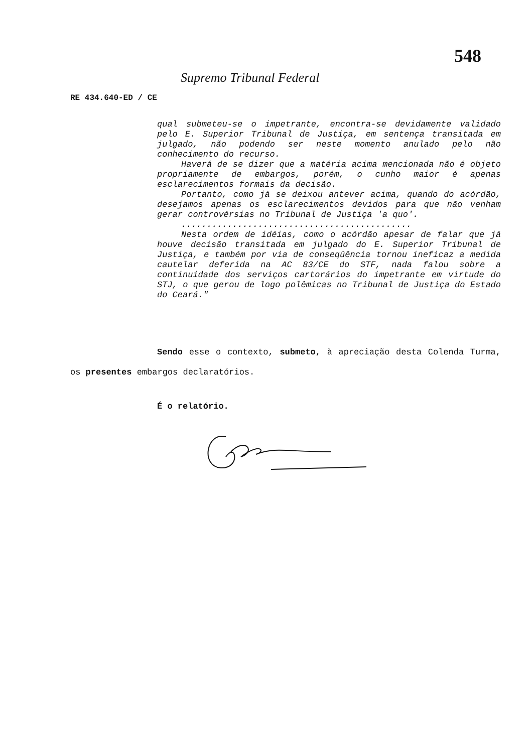548
Supremo Tribunal Federal
RE 434.640-ED / CE
qual submeteu-se o impetrante, encontra-se devidamente validado pelo E. Superior Tribunal de Justiça, em sentença transitada em julgado, não podendo ser neste momento anulado pelo não conhecimento do recurso.
Haverá de se dizer que a matéria acima mencionada não é objeto propriamente de embargos, porém, o cunho maior é apenas esclarecimentos formais da decisão.
Portanto, como já se deixou antever acima, quando do acórdão, desejamos apenas os esclarecimentos devidos para que não venham gerar controvérsias no Tribunal de Justiça 'a quo'.
.............................................
Nesta ordem de idéias, como o acórdão apesar de falar que já houve decisão transitada em julgado do E. Superior Tribunal de Justiça, e também por via de conseqüência tornou ineficaz a medida cautelar deferida na AC 83/CE do STF, nada falou sobre a continuidade dos serviços cartorários do impetrante em virtude do STJ, o que gerou de logo polêmicas no Tribunal de Justiça do Estado do Ceará."
Sendo esse o contexto, submeto, à apreciação desta Colenda Turma, os presentes embargos declaratórios.
É o relatório.